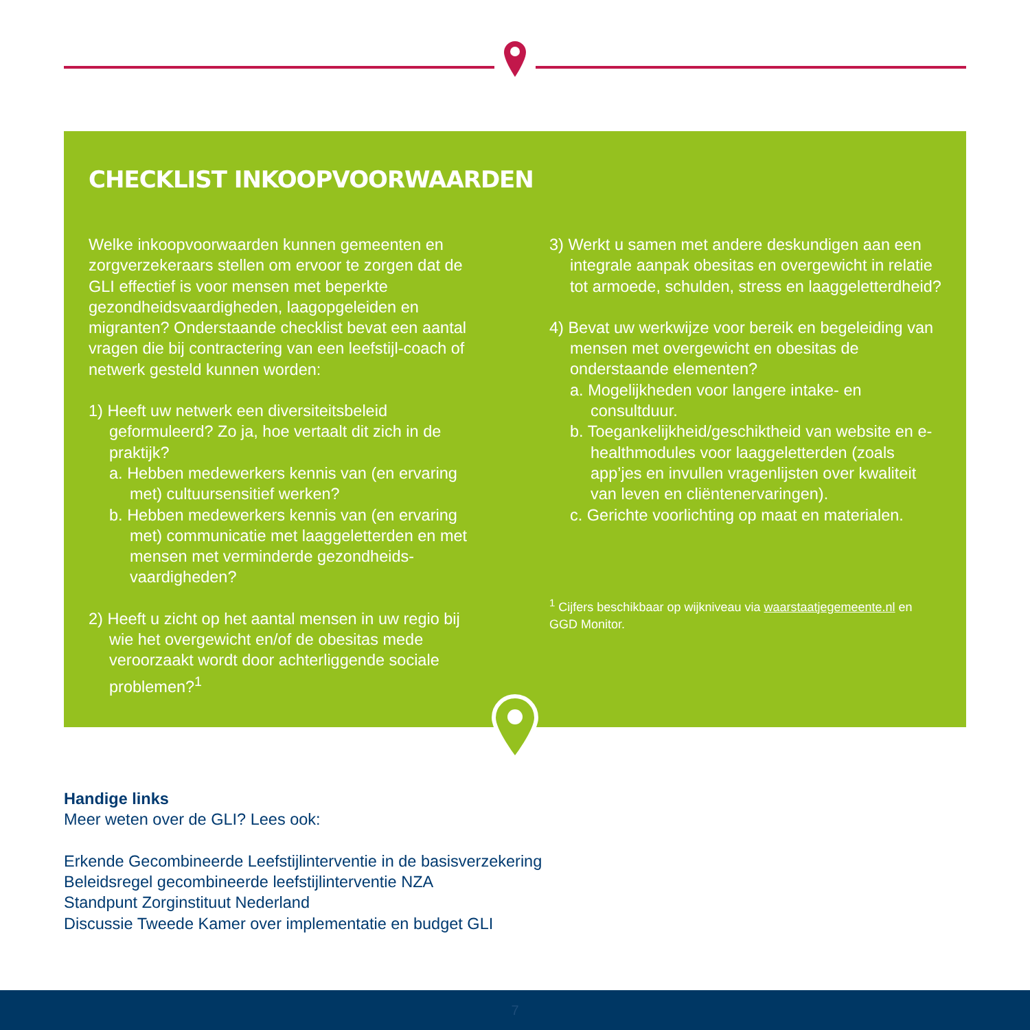CHECKLIST INKOOPVOORWAARDEN
Welke inkoopvoorwaarden kunnen gemeenten en zorgverzekeraars stellen om ervoor te zorgen dat de GLI effectief is voor mensen met beperkte gezondheidsvaardigheden, laagopgeleiden en migranten? Onderstaande checklist bevat een aantal vragen die bij contractering van een leefstijl-coach of netwerk gesteld kunnen worden:
1) Heeft uw netwerk een diversiteitsbeleid geformuleerd? Zo ja, hoe vertaalt dit zich in de praktijk?
a. Hebben medewerkers kennis van (en ervaring met) cultuursensitief werken?
b. Hebben medewerkers kennis van (en ervaring met) communicatie met laaggeletterden en met mensen met verminderde gezondheids-vaardigheden?
2) Heeft u zicht op het aantal mensen in uw regio bij wie het overgewicht en/of de obesitas mede veroorzaakt wordt door achterliggende sociale problemen?<sup>1</sup>
3) Werkt u samen met andere deskundigen aan een integrale aanpak obesitas en overgewicht in relatie tot armoede, schulden, stress en laaggeletterdheid?
4) Bevat uw werkwijze voor bereik en begeleiding van mensen met overgewicht en obesitas de onderstaande elementen?
a. Mogelijkheden voor langere intake- en consultduur.
b. Toegankelijkheid/geschiktheid van website en e-healthmodules voor laaggeletterden (zoals app’jes en invullen vragenlijsten over kwaliteit van leven en cliëntenervaringen).
c. Gerichte voorlichting op maat en materialen.
<sup>1</sup> Cijfers beschikbaar op wijkniveau via waarstaatjegemeente.nl en GGD Monitor.
Handige links
Meer weten over de GLI? Lees ook:
Erkende Gecombineerde Leefstijlinterventie in de basisverzekering
Beleidsregel gecombineerde leefstijlinterventie NZA
Standpunt Zorginstituut Nederland
Discussie Tweede Kamer over implementatie en budget GLI
7